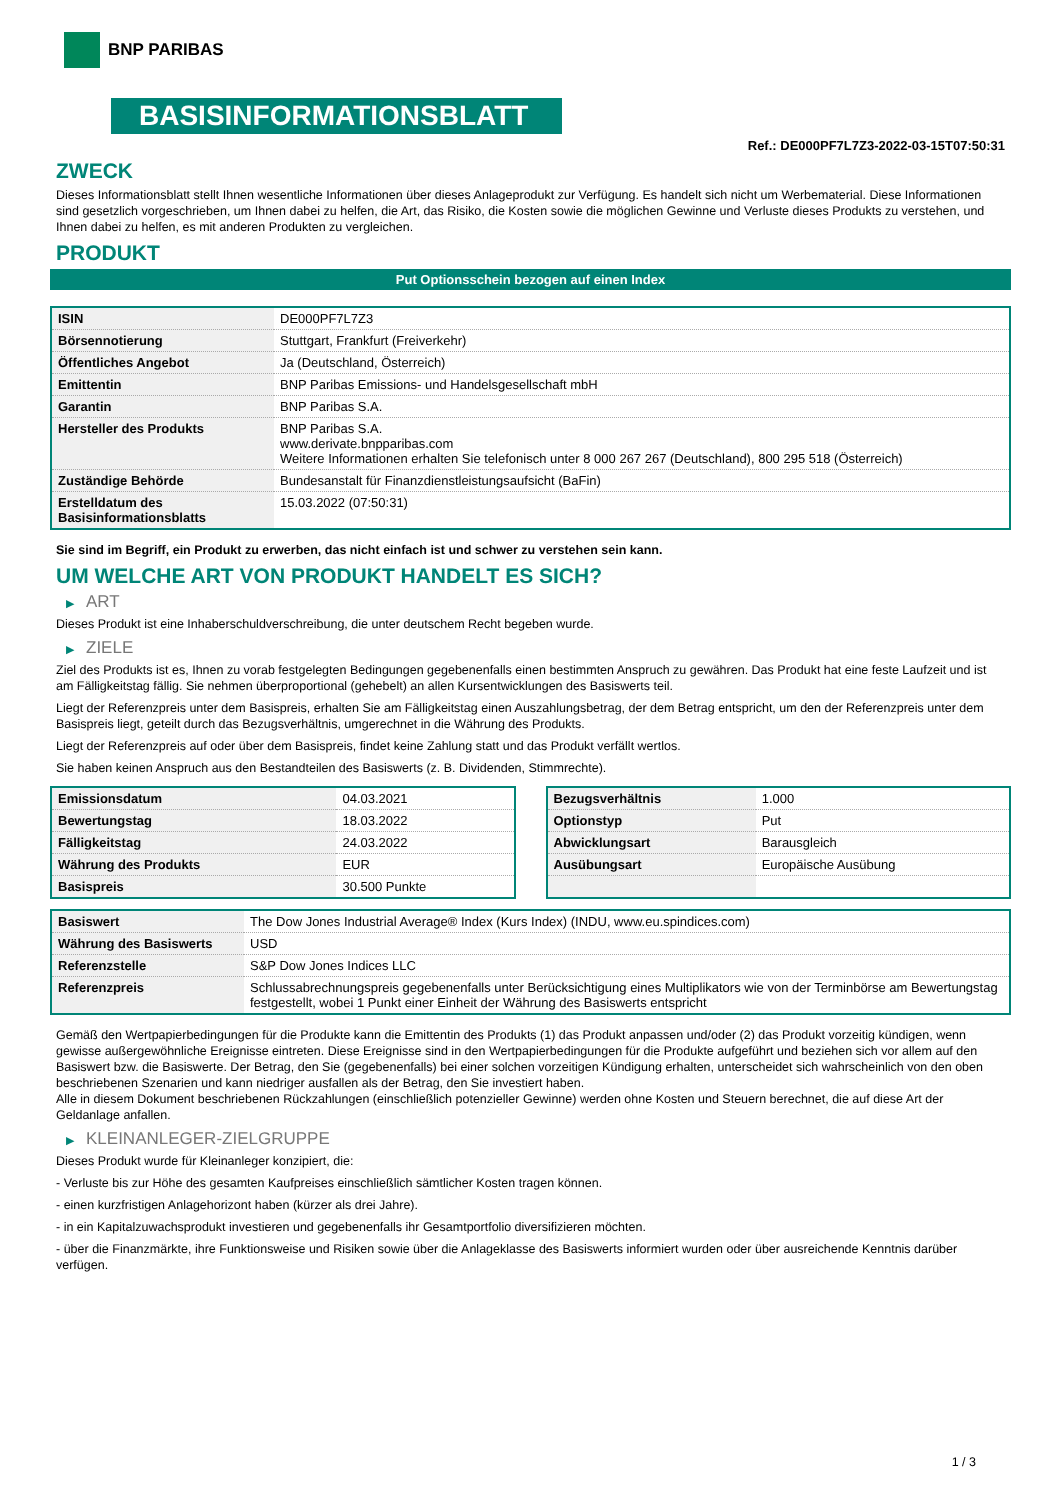BNP PARIBAS
BASISINFORMATIONSBLATT
Ref.: DE000PF7L7Z3-2022-03-15T07:50:31
ZWECK
Dieses Informationsblatt stellt Ihnen wesentliche Informationen über dieses Anlageprodukt zur Verfügung. Es handelt sich nicht um Werbematerial. Diese Informationen sind gesetzlich vorgeschrieben, um Ihnen dabei zu helfen, die Art, das Risiko, die Kosten sowie die möglichen Gewinne und Verluste dieses Produkts zu verstehen, und Ihnen dabei zu helfen, es mit anderen Produkten zu vergleichen.
PRODUKT
Put Optionsschein bezogen auf einen Index
| ISIN | DE000PF7L7Z3 |
| Börsennotierung | Stuttgart, Frankfurt (Freiverkehr) |
| Öffentliches Angebot | Ja (Deutschland, Österreich) |
| Emittentin | BNP Paribas Emissions- und Handelsgesellschaft mbH |
| Garantin | BNP Paribas S.A. |
| Hersteller des Produkts | BNP Paribas S.A. www.derivate.bnpparibas.com Weitere Informationen erhalten Sie telefonisch unter 8 000 267 267 (Deutschland), 800 295 518 (Österreich) |
| Zuständige Behörde | Bundesanstalt für Finanzdienstleistungsaufsicht (BaFin) |
| Erstelldatum des Basisinformationsblatts | 15.03.2022 (07:50:31) |
Sie sind im Begriff, ein Produkt zu erwerben, das nicht einfach ist und schwer zu verstehen sein kann.
UM WELCHE ART VON PRODUKT HANDELT ES SICH?
▶ ART
Dieses Produkt ist eine Inhaberschuldverschreibung, die unter deutschem Recht begeben wurde.
▶ ZIELE
Ziel des Produkts ist es, Ihnen zu vorab festgelegten Bedingungen gegebenenfalls einen bestimmten Anspruch zu gewähren. Das Produkt hat eine feste Laufzeit und ist am Fälligkeitstag fällig. Sie nehmen überproportional (gehebelt) an allen Kursentwicklungen des Basiswerts teil.
Liegt der Referenzpreis unter dem Basispreis, erhalten Sie am Fälligkeitstag einen Auszahlungsbetrag, der dem Betrag entspricht, um den der Referenzpreis unter dem Basispreis liegt, geteilt durch das Bezugsverhältnis, umgerechnet in die Währung des Produkts.
Liegt der Referenzpreis auf oder über dem Basispreis, findet keine Zahlung statt und das Produkt verfällt wertlos.
Sie haben keinen Anspruch aus den Bestandteilen des Basiswerts (z. B. Dividenden, Stimmrechte).
| Emissionsdatum | 04.03.2021 |
| Bewertungstag | 18.03.2022 |
| Fälligkeitstag | 24.03.2022 |
| Währung des Produkts | EUR |
| Basispreis | 30.500 Punkte |
| Bezugsverhältnis | 1.000 |
| Optionstyp | Put |
| Abwicklungsart | Barausgleich |
| Ausübungsart | Europäische Ausübung |
| Basiswert | The Dow Jones Industrial Average® Index (Kurs Index) (INDU, www.eu.spindices.com) |
| Währung des Basiswerts | USD |
| Referenzstelle | S&P Dow Jones Indices LLC |
| Referenzpreis | Schlussabrechnungspreis gegebenenfalls unter Berücksichtigung eines Multiplikators wie von der Terminbörse am Bewertungstag festgestellt, wobei 1 Punkt einer Einheit der Währung des Basiswerts entspricht |
Gemäß den Wertpapierbedingungen für die Produkte kann die Emittentin des Produkts (1) das Produkt anpassen und/oder (2) das Produkt vorzeitig kündigen, wenn gewisse außergewöhnliche Ereignisse eintreten. Diese Ereignisse sind in den Wertpapierbedingungen für die Produkte aufgeführt und beziehen sich vor allem auf den Basiswert bzw. die Basiswerte. Der Betrag, den Sie (gegebenenfalls) bei einer solchen vorzeitigen Kündigung erhalten, unterscheidet sich wahrscheinlich von den oben beschriebenen Szenarien und kann niedriger ausfallen als der Betrag, den Sie investiert haben.
Alle in diesem Dokument beschriebenen Rückzahlungen (einschließlich potenzieller Gewinne) werden ohne Kosten und Steuern berechnet, die auf diese Art der Geldanlage anfallen.
▶ KLEINANLEGER-ZIELGRUPPE
Dieses Produkt wurde für Kleinanleger konzipiert, die:
- Verluste bis zur Höhe des gesamten Kaufpreises einschließlich sämtlicher Kosten tragen können.
- einen kurzfristigen Anlagehorizont haben (kürzer als drei Jahre).
- in ein Kapitalzuwachsprodukt investieren und gegebenenfalls ihr Gesamtportfolio diversifizieren möchten.
- über die Finanzmärkte, ihre Funktionsweise und Risiken sowie über die Anlageklasse des Basiswerts informiert wurden oder über ausreichende Kenntnis darüber verfügen.
1 / 3